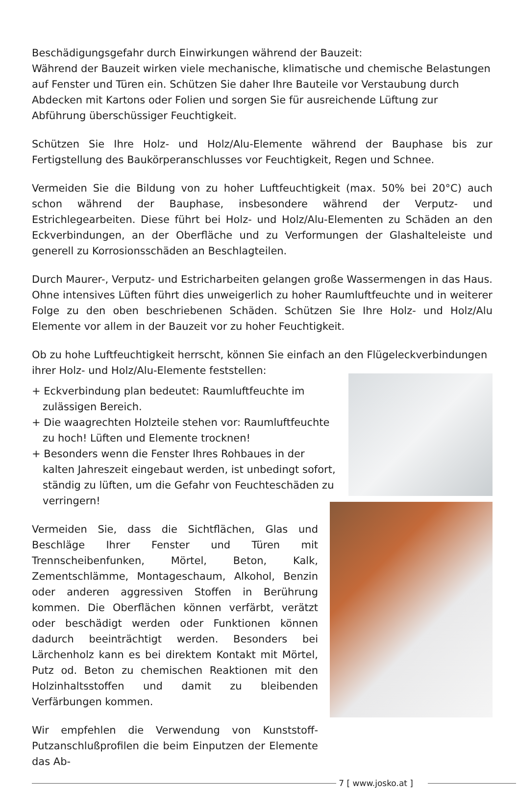Beschädigungsgefahr durch Einwirkungen während der Bauzeit:
Während der Bauzeit wirken viele mechanische, klimatische und chemische Belastungen auf Fenster und Türen ein. Schützen Sie daher Ihre Bauteile vor Verstaubung durch Abdecken mit Kartons oder Folien und sorgen Sie für ausreichende Lüftung zur Abführung überschüssiger Feuchtigkeit.
Schützen Sie Ihre Holz- und Holz/Alu-Elemente während der Bauphase bis zur Fertigstellung des Baukörperanschlusses vor Feuchtigkeit, Regen und Schnee.
Vermeiden Sie die Bildung von zu hoher Luftfeuchtigkeit (max. 50% bei 20°C) auch schon während der Bauphase, insbesondere während der Verputz- und Estrichlegearbeiten. Diese führt bei Holz- und Holz/Alu-Elementen zu Schäden an den Eckverbindungen, an der Oberfläche und zu Verformungen der Glashalteleiste und generell zu Korrosionsschäden an Beschlagteilen.
Durch Maurer-, Verputz- und Estricharbeiten gelangen große Wassermengen in das Haus. Ohne intensives Lüften führt dies unweigerlich zu hoher Raumluftfeuchte und in weiterer Folge zu den oben beschriebenen Schäden. Schützen Sie Ihre Holz- und Holz/Alu Elemente vor allem in der Bauzeit vor zu hoher Feuchtigkeit.
Ob zu hohe Luftfeuchtigkeit herrscht, können Sie einfach an den Flügeleckverbindungen ihrer Holz- und Holz/Alu-Elemente feststellen:
+ Eckverbindung plan bedeutet: Raumluftfeuchte im zulässigen Bereich.
+ Die waagrechten Holzteile stehen vor: Raumluftfeuchte zu hoch! Lüften und Elemente trocknen!
+ Besonders wenn die Fenster Ihres Rohbaues in der kalten Jahreszeit eingebaut werden, ist unbedingt sofort, ständig zu lüften, um die Gefahr von Feuchteschäden zu verringern!
Vermeiden Sie, dass die Sichtflächen, Glas und Beschläge Ihrer Fenster und Türen mit Trennscheibenfunken, Mörtel, Beton, Kalk, Zementschlämme, Montageschaum, Alkohol, Benzin oder anderen aggressiven Stoffen in Berührung kommen. Die Oberflächen können verfärbt, verätzt oder beschädigt werden oder Funktionen können dadurch beeinträchtigt werden. Besonders bei Lärchenholz kann es bei direktem Kontakt mit Mörtel, Putz od. Beton zu chemischen Reaktionen mit den Holzinhaltsstoffen und damit zu bleibenden Verfärbungen kommen.
Wir empfehlen die Verwendung von Kunststoff-Putzanschlußprofilen die beim Einputzen der Elemente das Ab-
7 [ www.josko.at ]